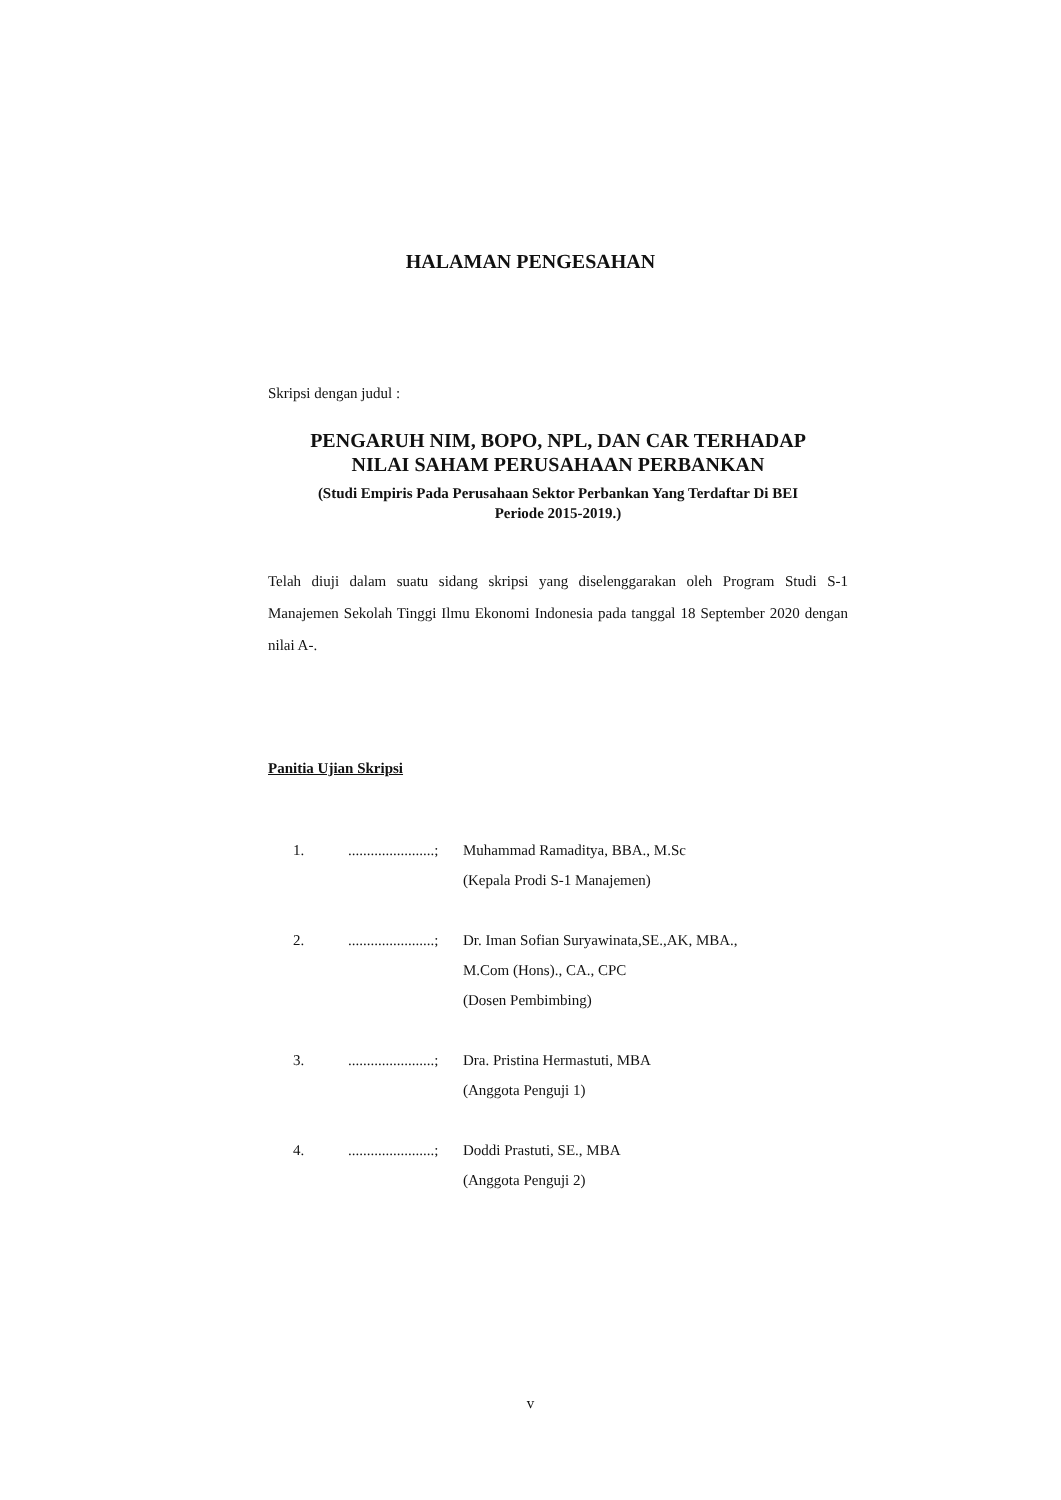HALAMAN PENGESAHAN
Skripsi dengan judul :
PENGARUH NIM, BOPO, NPL, DAN CAR TERHADAP
NILAI SAHAM PERUSAHAAN PERBANKAN
(Studi Empiris Pada Perusahaan Sektor Perbankan Yang Terdaftar Di BEI
Periode 2015-2019.)
Telah diuji dalam suatu sidang skripsi yang diselenggarakan oleh Program Studi S-1 Manajemen Sekolah Tinggi Ilmu Ekonomi Indonesia pada tanggal 18 September 2020 dengan nilai A-.
Panitia Ujian Skripsi
1........................; Muhammad Ramaditya, BBA., M.Sc
(Kepala Prodi S-1 Manajemen)
2........................; Dr. Iman Sofian Suryawinata,SE.,AK, MBA.,
M.Com (Hons)., CA., CPC
(Dosen Pembimbing)
3........................; Dra. Pristina Hermastuti, MBA
(Anggota Penguji 1)
4........................; Doddi Prastuti, SE., MBA
(Anggota Penguji 2)
v